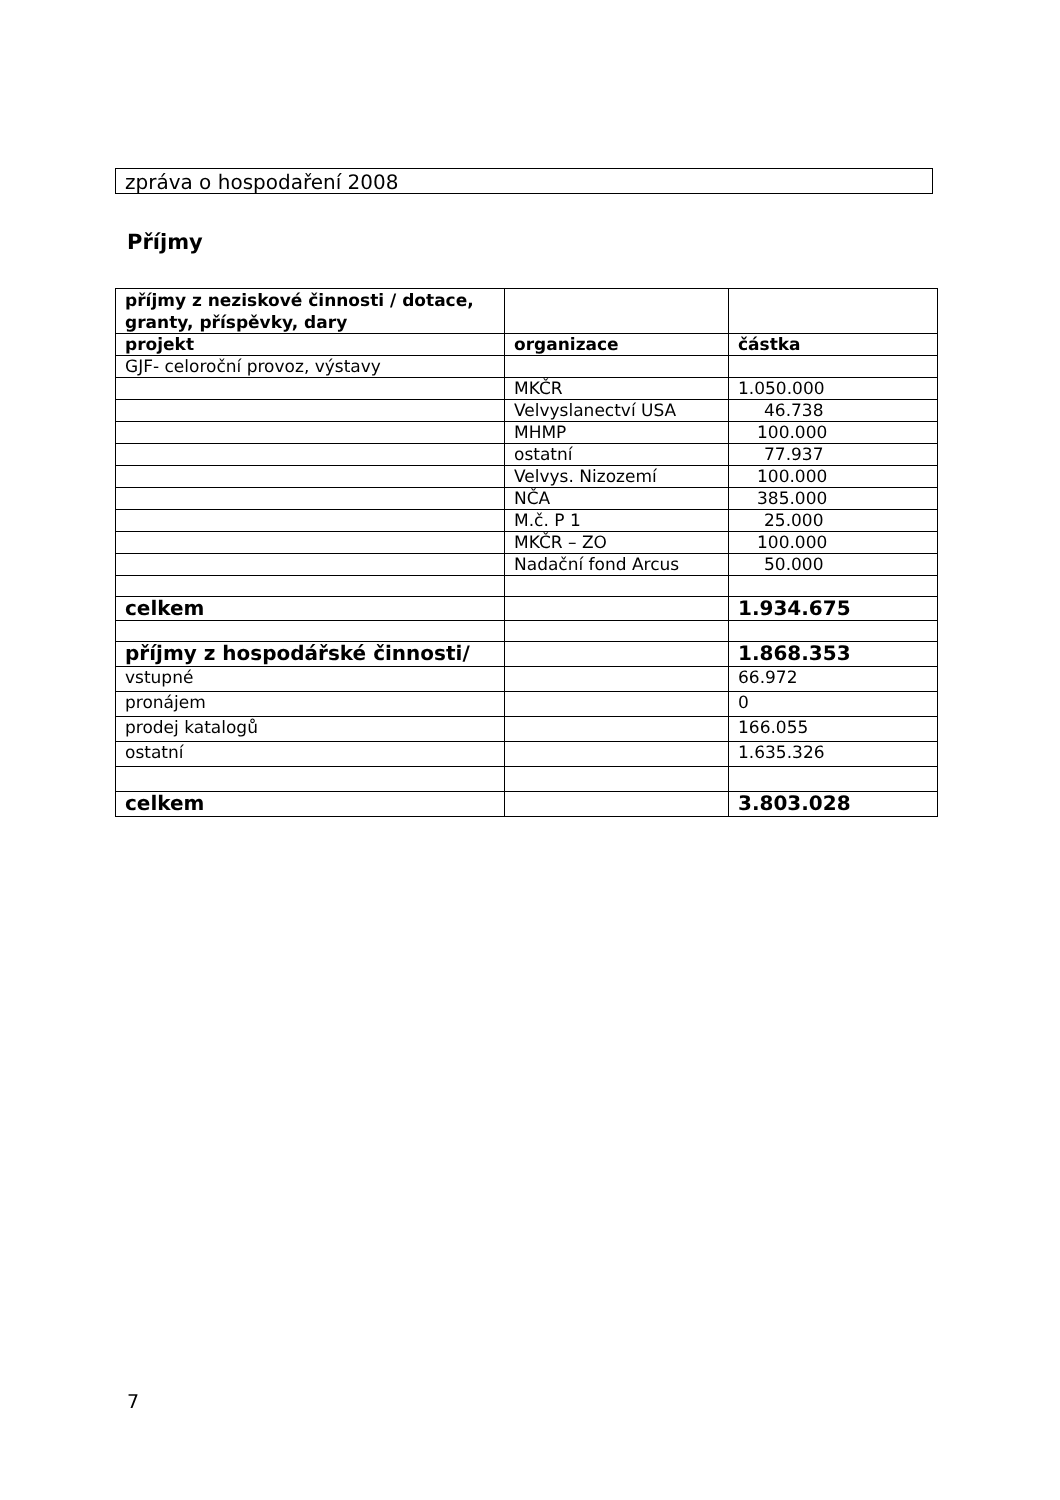zpráva o hospodaření 2008
Příjmy
| příjmy z neziskové činnosti / dotace, granty, příspěvky, dary | | |
| --- | --- | --- |
| projekt | organizace | částka |
| GJF- celoroční provoz, výstavy | | |
| | MKČR | 1.050.000 |
| | Velvyslanectví USA | 46.738 |
| | MHMP | 100.000 |
| | ostatní | 77.937 |
| | Velvys. Nizozemí | 100.000 |
| | NČA | 385.000 |
| | M.č. P 1 | 25.000 |
| | MKČR – ZO | 100.000 |
| | Nadační fond Arcus | 50.000 |
| celkem | | 1.934.675 |
| příjmy z hospodářské činnosti/ | | 1.868.353 |
| vstupné | | 66.972 |
| pronájem | | 0 |
| prodej katalogů | | 166.055 |
| ostatní | | 1.635.326 |
| celkem | | 3.803.028 |
7